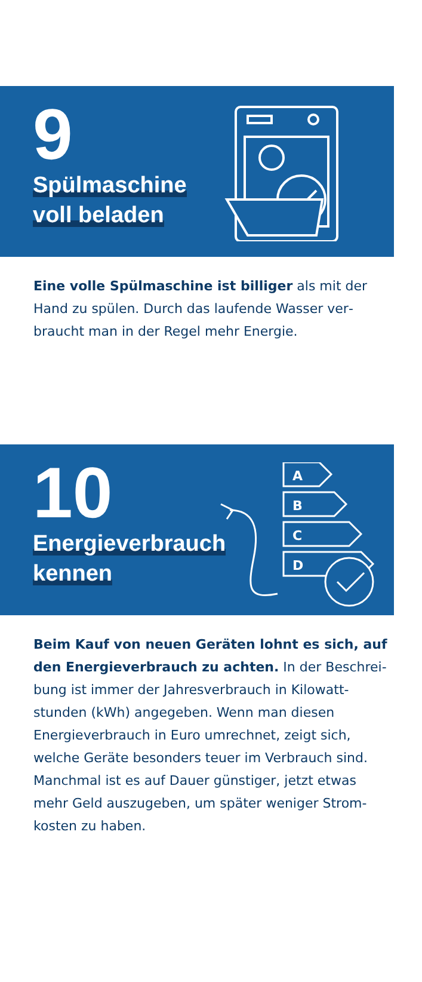9
Spülmaschine
voll beladen
Eine volle Spülmaschine ist billiger als mit der Hand zu spülen. Durch das laufende Wasser ver­braucht man in der Regel mehr Energie.
10
Energieverbrauch
kennen
A
B
C
D
Beim Kauf von neuen Geräten lohnt es sich, auf den Energieverbrauch zu achten. In der Beschrei­bung ist immer der Jahresverbrauch in Kilowatt­stunden (kWh) angegeben. Wenn man diesen Energieverbrauch in Euro umrechnet, zeigt sich, welche Geräte besonders teuer im Verbrauch sind. Manchmal ist es auf Dauer günstiger, jetzt etwas mehr Geld auszugeben, um später weniger Strom­kosten zu haben.